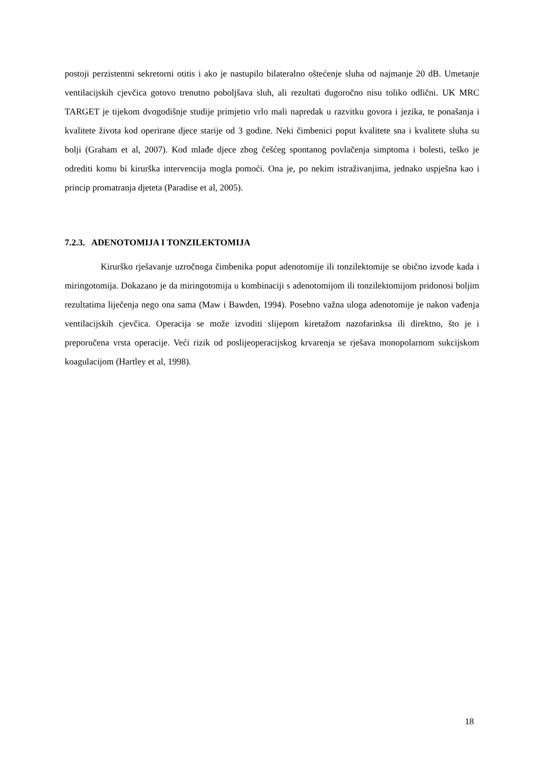postoji perzistentni sekretorni otitis i ako je nastupilo bilateralno oštećenje sluha od najmanje 20 dB. Umetanje ventilacijskih cjevčica gotovo trenutno poboljšava sluh, ali rezultati dugoročno nisu toliko odlični. UK MRC TARGET je tijekom dvogodišnje studije primjetio vrlo mali napredak u razvitku govora i jezika, te ponašanja i kvalitete života kod operirane djece starije od 3 godine. Neki čimbenici poput kvalitete sna i kvalitete sluha su bolji (Graham et al, 2007). Kod mlađe djece zbog češćeg spontanog povlačenja simptoma i bolesti, teško je odrediti komu bi kirurška intervencija mogla pomoći. Ona je, po nekim istraživanjima, jednako uspješna kao i princip promatranja djeteta (Paradise et al, 2005).
7.2.3. ADENOTOMIJA I TONZILEKTOMIJA
Kirurško rješavanje uzročnoga čimbenika poput adenotomije ili tonzilektomije se obično izvode kada i miringotomija. Dokazano je da miringotomija u kombinaciji s adenotomijom ili tonzilektomijom pridonosi boljim rezultatima liječenja nego ona sama (Maw i Bawden, 1994). Posebno važna uloga adenotomije je nakon vađenja ventilacijskih cjevčica. Operacija se može izvoditi slijepom kiretažom nazofarinksa ili direktno, što je i preporučena vrsta operacije. Veći rizik od poslijeoperacijskog krvarenja se rješava monopolarnom sukcijskom koagulacijom (Hartley et al, 1998).
18